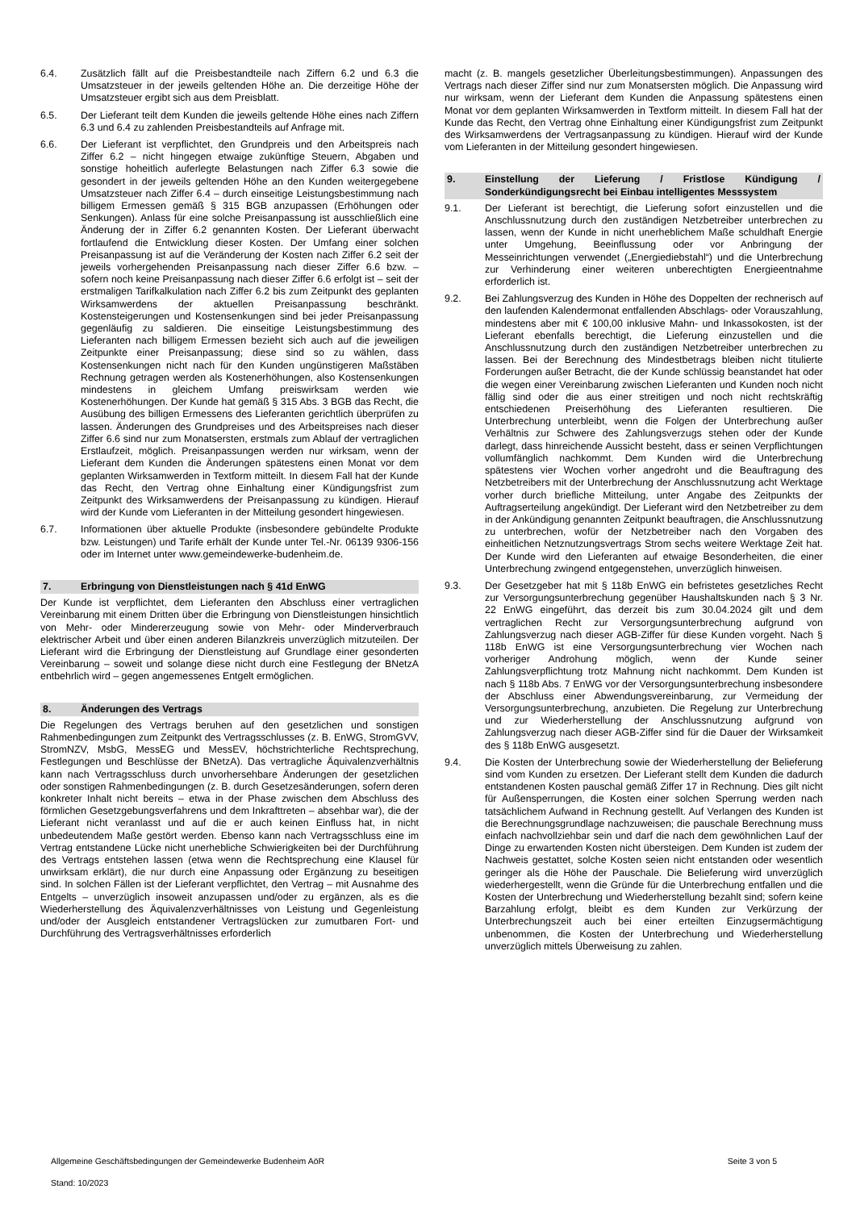6.4. Zusätzlich fällt auf die Preisbestandteile nach Ziffern 6.2 und 6.3 die Umsatzsteuer in der jeweils geltenden Höhe an. Die derzeitige Höhe der Umsatzsteuer ergibt sich aus dem Preisblatt.
6.5. Der Lieferant teilt dem Kunden die jeweils geltende Höhe eines nach Ziffern 6.3 und 6.4 zu zahlenden Preisbestandteils auf Anfrage mit.
6.6. Der Lieferant ist verpflichtet, den Grundpreis und den Arbeitspreis nach Ziffer 6.2 – nicht hingegen etwaige zukünftige Steuern, Abgaben und sonstige hoheitlich auferlegte Belastungen nach Ziffer 6.3 sowie die gesondert in der jeweils geltenden Höhe an den Kunden weitergegebene Umsatzsteuer nach Ziffer 6.4 – durch einseitige Leistungsbestimmung nach billigem Ermessen gemäß § 315 BGB anzupassen (Erhöhungen oder Senkungen). Anlass für eine solche Preisanpassung ist ausschließlich eine Änderung der in Ziffer 6.2 genannten Kosten. Der Lieferant überwacht fortlaufend die Entwicklung dieser Kosten. Der Umfang einer solchen Preisanpassung ist auf die Veränderung der Kosten nach Ziffer 6.2 seit der jeweils vorhergehenden Preisanpassung nach dieser Ziffer 6.6 bzw. – sofern noch keine Preisanpassung nach dieser Ziffer 6.6 erfolgt ist – seit der erstmaligen Tarifkalkulation nach Ziffer 6.2 bis zum Zeitpunkt des geplanten Wirksamwerdens der aktuellen Preisanpassung beschränkt. Kostensteigerungen und Kostensenkungen sind bei jeder Preisanpassung gegenläufig zu saldieren. Die einseitige Leistungsbestimmung des Lieferanten nach billigem Ermessen bezieht sich auch auf die jeweiligen Zeitpunkte einer Preisanpassung; diese sind so zu wählen, dass Kostensenkungen nicht nach für den Kunden ungünstigeren Maßstäben Rechnung getragen werden als Kostenerhöhungen, also Kostensenkungen mindestens in gleichem Umfang preiswirksam werden wie Kostenerhöhungen. Der Kunde hat gemäß § 315 Abs. 3 BGB das Recht, die Ausübung des billigen Ermessens des Lieferanten gerichtlich überprüfen zu lassen. Änderungen des Grundpreises und des Arbeitspreises nach dieser Ziffer 6.6 sind nur zum Monatsersten, erstmals zum Ablauf der vertraglichen Erstlaufzeit, möglich. Preisanpassungen werden nur wirksam, wenn der Lieferant dem Kunden die Änderungen spätestens einen Monat vor dem geplanten Wirksamwerden in Textform mitteilt. In diesem Fall hat der Kunde das Recht, den Vertrag ohne Einhaltung einer Kündigungsfrist zum Zeitpunkt des Wirksamwerdens der Preisanpassung zu kündigen. Hierauf wird der Kunde vom Lieferanten in der Mitteilung gesondert hingewiesen.
6.7. Informationen über aktuelle Produkte (insbesondere gebündelte Produkte bzw. Leistungen) und Tarife erhält der Kunde unter Tel.-Nr. 06139 9306-156 oder im Internet unter www.gemeindewerke-budenheim.de.
7. Erbringung von Dienstleistungen nach § 41d EnWG
Der Kunde ist verpflichtet, dem Lieferanten den Abschluss einer vertraglichen Vereinbarung mit einem Dritten über die Erbringung von Dienstleistungen hinsichtlich von Mehr- oder Mindererzeugung sowie von Mehr- oder Minderverbrauch elektrischer Arbeit und über einen anderen Bilanzkreis unverzüglich mitzuteilen. Der Lieferant wird die Erbringung der Dienstleistung auf Grundlage einer gesonderten Vereinbarung – soweit und solange diese nicht durch eine Festlegung der BNetzA entbehrlich wird – gegen angemessenes Entgelt ermöglichen.
8. Änderungen des Vertrags
Die Regelungen des Vertrags beruhen auf den gesetzlichen und sonstigen Rahmenbedingungen zum Zeitpunkt des Vertragsschlusses (z. B. EnWG, StromGVV, StromNZV, MsbG, MessEG und MessEV, höchstrichterliche Rechtsprechung, Festlegungen und Beschlüsse der BNetzA). Das vertragliche Äquivalenzverhältnis kann nach Vertragsschluss durch unvorhersehbare Änderungen der gesetzlichen oder sonstigen Rahmenbedingungen (z. B. durch Gesetzesänderungen, sofern deren konkreter Inhalt nicht bereits – etwa in der Phase zwischen dem Abschluss des förmlichen Gesetzgebungsverfahrens und dem Inkrafttreten – absehbar war), die der Lieferant nicht veranlasst und auf die er auch keinen Einfluss hat, in nicht unbedeutendem Maße gestört werden. Ebenso kann nach Vertragsschluss eine im Vertrag entstandene Lücke nicht unerhebliche Schwierigkeiten bei der Durchführung des Vertrags entstehen lassen (etwa wenn die Rechtsprechung eine Klausel für unwirksam erklärt), die nur durch eine Anpassung oder Ergänzung zu beseitigen sind. In solchen Fällen ist der Lieferant verpflichtet, den Vertrag – mit Ausnahme des Entgelts – unverzüglich insoweit anzupassen und/oder zu ergänzen, als es die Wiederherstellung des Äquivalenzverhältnisses von Leistung und Gegenleistung und/oder der Ausgleich entstandener Vertragslücken zur zumutbaren Fort- und Durchführung des Vertragsverhältnisses erforderlich
macht (z. B. mangels gesetzlicher Überleitungsbestimmungen). Anpassungen des Vertrags nach dieser Ziffer sind nur zum Monatsersten möglich. Die Anpassung wird nur wirksam, wenn der Lieferant dem Kunden die Anpassung spätestens einen Monat vor dem geplanten Wirksamwerden in Textform mitteilt. In diesem Fall hat der Kunde das Recht, den Vertrag ohne Einhaltung einer Kündigungsfrist zum Zeitpunkt des Wirksamwerdens der Vertragsanpassung zu kündigen. Hierauf wird der Kunde vom Lieferanten in der Mitteilung gesondert hingewiesen.
9. Einstellung der Lieferung / Fristlose Kündigung / Sonderkündigungsrecht bei Einbau intelligentes Messsystem
9.1. Der Lieferant ist berechtigt, die Lieferung sofort einzustellen und die Anschlussnutzung durch den zuständigen Netzbetreiber unterbrechen zu lassen, wenn der Kunde in nicht unerheblichem Maße schuldhaft Energie unter Umgehung, Beeinflussung oder vor Anbringung der Messeinrichtungen verwendet („Energiediebstahl“) und die Unterbrechung zur Verhinderung einer weiteren unberechtigten Energieentnahme erforderlich ist.
9.2. Bei Zahlungsverzug des Kunden in Höhe des Doppelten der rechnerisch auf den laufenden Kalendermonat entfallenden Abschlags- oder Vorauszahlung, mindestens aber mit € 100,00 inklusive Mahn- und Inkassokosten, ist der Lieferant ebenfalls berechtigt, die Lieferung einzustellen und die Anschlussnutzung durch den zuständigen Netzbetreiber unterbrechen zu lassen. Bei der Berechnung des Mindestbetrags bleiben nicht titulierte Forderungen außer Betracht, die der Kunde schlüssig beanstandet hat oder die wegen einer Vereinbarung zwischen Lieferanten und Kunden noch nicht fällig sind oder die aus einer streitigen und noch nicht rechtskräftig entschiedenen Preiserhöhung des Lieferanten resultieren. Die Unterbrechung unterbleibt, wenn die Folgen der Unterbrechung außer Verhältnis zur Schwere des Zahlungsverzugs stehen oder der Kunde darlegt, dass hinreichende Aussicht besteht, dass er seinen Verpflichtungen vollumfänglich nachkommt. Dem Kunden wird die Unterbrechung spätestens vier Wochen vorher angedroht und die Beauftragung des Netzbetreibers mit der Unterbrechung der Anschlussnutzung acht Werktage vorher durch briefliche Mitteilung, unter Angabe des Zeitpunkts der Auftragserteilung angekündigt. Der Lieferant wird den Netzbetreiber zu dem in der Ankündigung genannten Zeitpunkt beauftragen, die Anschlussnutzung zu unterbrechen, wofür der Netzbetreiber nach den Vorgaben des einheitlichen Netznutzungsvertrags Strom sechs weitere Werktage Zeit hat. Der Kunde wird den Lieferanten auf etwaige Besonderheiten, die einer Unterbrechung zwingend entgegenstehen, unverzüglich hinweisen.
9.3. Der Gesetzgeber hat mit § 118b EnWG ein befristetes gesetzliches Recht zur Versorgungsunterbrechung gegenüber Haushaltskunden nach § 3 Nr. 22 EnWG eingeführt, das derzeit bis zum 30.04.2024 gilt und dem vertraglichen Recht zur Versorgungsunterbrechung aufgrund von Zahlungsverzug nach dieser AGB-Ziffer für diese Kunden vorgeht. Nach § 118b EnWG ist eine Versorgungsunterbrechung vier Wochen nach vorheriger Androhung möglich, wenn der Kunde seiner Zahlungsverpflichtung trotz Mahnung nicht nachkommt. Dem Kunden ist nach § 118b Abs. 7 EnWG vor der Versorgungsunterbrechung insbesondere der Abschluss einer Abwendungsvereinbarung, zur Vermeidung der Versorgungsunterbrechung, anzubieten. Die Regelung zur Unterbrechung und zur Wiederherstellung der Anschlussnutzung aufgrund von Zahlungsverzug nach dieser AGB-Ziffer sind für die Dauer der Wirksamkeit des § 118b EnWG ausgesetzt.
9.4. Die Kosten der Unterbrechung sowie der Wiederherstellung der Belieferung sind vom Kunden zu ersetzen. Der Lieferant stellt dem Kunden die dadurch entstandenen Kosten pauschal gemäß Ziffer 17 in Rechnung. Dies gilt nicht für Außensperrungen, die Kosten einer solchen Sperrung werden nach tatsächlichem Aufwand in Rechnung gestellt. Auf Verlangen des Kunden ist die Berechnungsgrundlage nachzuweisen; die pauschale Berechnung muss einfach nachvollziehbar sein und darf die nach dem gewöhnlichen Lauf der Dinge zu erwartenden Kosten nicht übersteigen. Dem Kunden ist zudem der Nachweis gestattet, solche Kosten seien nicht entstanden oder wesentlich geringer als die Höhe der Pauschale. Die Belieferung wird unverzüglich wiederhergestellt, wenn die Gründe für die Unterbrechung entfallen und die Kosten der Unterbrechung und Wiederherstellung bezahlt sind; sofern keine Barzahlung erfolgt, bleibt es dem Kunden zur Verkürzung der Unterbrechungszeit auch bei einer erteilten Einzugsermächtigung unbenommen, die Kosten der Unterbrechung und Wiederherstellung unverzüglich mittels Überweisung zu zahlen.
Allgemeine Geschäftsbedingungen der Gemeindewerke Budenheim AöR Seite 3 von 5
Stand: 10/2023